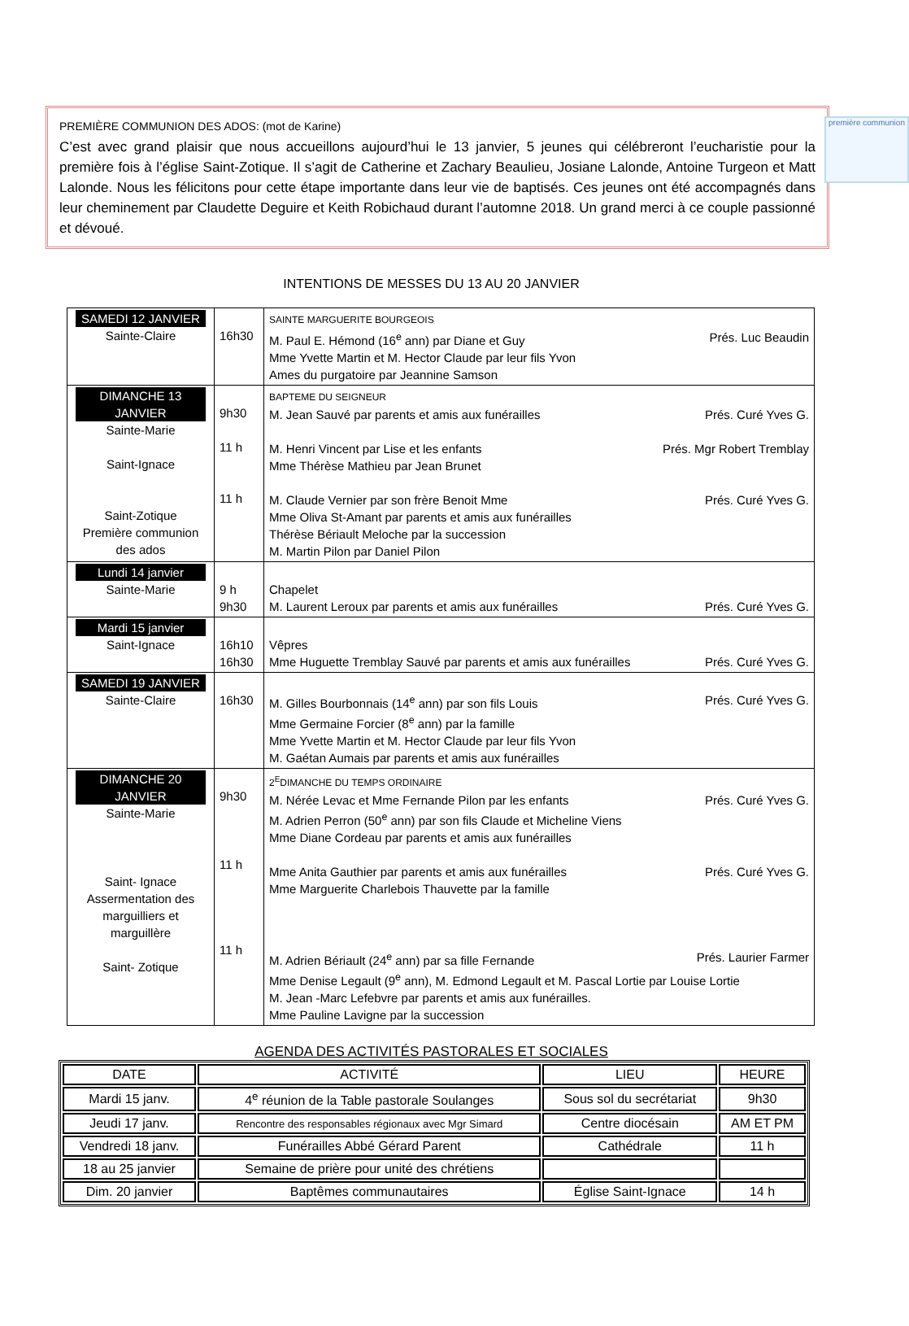première communion
PREMIÈRE COMMUNION DES ADOS: (mot de Karine)
C’est avec grand plaisir que nous accueillons aujourd’hui le 13 janvier, 5 jeunes qui célébreront l’eucharistie pour la première fois à l’église Saint-Zotique. Il s’agit de Catherine et Zachary Beaulieu, Josiane Lalonde, Antoine Turgeon et Matt Lalonde. Nous les félicitons pour cette étape importante dans leur vie de baptisés. Ces jeunes ont été accompagnés dans leur cheminement par Claudette Deguire et Keith Robichaud durant l’automne 2018. Un grand merci à ce couple passionné et dévoué.
INTENTIONS DE MESSES DU 13 AU 20 JANVIER
| SAMEDI 12 JANVIER Sainte-Claire | 16h30 | SAINTE MARGUERITE BOURGEOIS M. Paul E. Hémond (16<sup>e</sup> ann) par Diane et Guy Prés. Luc Beaudin Mme Yvette Martin et M. Hector Claude par leur fils Yvon Ames du purgatoire par Jeannine Samson |
| DIMANCHE 13 JANVIER Sainte-Marie Saint-Ignace Saint-Zotique Première communion des ados | 9h30 11 h 11 h | BAPTEME DU SEIGNEUR M. Jean Sauvé par parents et amis aux funérailles Prés. Curé Yves G. M. Henri Vincent par Lise et les enfants Prés. Mgr Robert Tremblay Mme Thérèse Mathieu par Jean Brunet M. Claude Vernier par son frère Benoit Mme Prés. Curé Yves G. Mme Oliva St-Amant par parents et amis aux funérailles Thérèse Bériault Meloche par la succession M. Martin Pilon par Daniel Pilon |
| Lundi 14 janvier Sainte-Marie | 9 h 9h30 | Chapelet M. Laurent Leroux par parents et amis aux funérailles Prés. Curé Yves G. |
| Mardi 15 janvier Saint-Ignace | 16h10 16h30 | Vêpres Mme Huguette Tremblay Sauvé par parents et amis aux funérailles Prés. Curé Yves G. |
| SAMEDI 19 JANVIER Sainte-Claire | 16h30 | M. Gilles Bourbonnais (14<sup>e</sup> ann) par son fils Louis Prés. Curé Yves G. Mme Germaine Forcier (8<sup>e</sup> ann) par la famille Mme Yvette Martin et M. Hector Claude par leur fils Yvon M. Gaétan Aumais par parents et amis aux funérailles |
| DIMANCHE 20 JANVIER Sainte-Marie Saint- Ignace Assermentation des marguilliers et marguillère Saint- Zotique | 9h30 11 h 11 h | 2<sup>E</sup>DIMANCHE DU TEMPS ORDINAIRE M. Nérée Levac et Mme Fernande Pilon par les enfants Prés. Curé Yves G. M. Adrien Perron (50<sup>e</sup> ann) par son fils Claude et Micheline Viens Mme Diane Cordeau par parents et amis aux funérailles Mme Anita Gauthier par parents et amis aux funérailles Prés. Curé Yves G. Mme Marguerite Charlebois Thauvette par la famille M. Adrien Bériault (24<sup>e</sup> ann) par sa fille Fernande Prés. Laurier Farmer Mme Denise Legault (9<sup>e</sup> ann), M. Edmond Legault et M. Pascal Lortie par Louise Lortie M. Jean -Marc Lefebvre par parents et amis aux funérailles. Mme Pauline Lavigne par la succession |
AGENDA DES ACTIVITÉS PASTORALES ET SOCIALES
| DATE | ACTIVITÉ | LIEU | HEURE |
| --- | --- | --- | --- |
| Mardi 15 janv. | 4<sup>e</sup> réunion de la Table pastorale Soulanges | Sous sol du secrétariat | 9h30 |
| Jeudi 17 janv. | Rencontre des responsables régionaux avec Mgr Simard | Centre diocésain | AM ET PM |
| Vendredi 18 janv. | Funérailles Abbé Gérard Parent | Cathédrale | 11 h |
| 18 au 25 janvier | Semaine de prière pour unité des chrétiens | | |
| Dim. 20 janvier | Baptêmes communautaires | Église Saint-Ignace | 14 h |